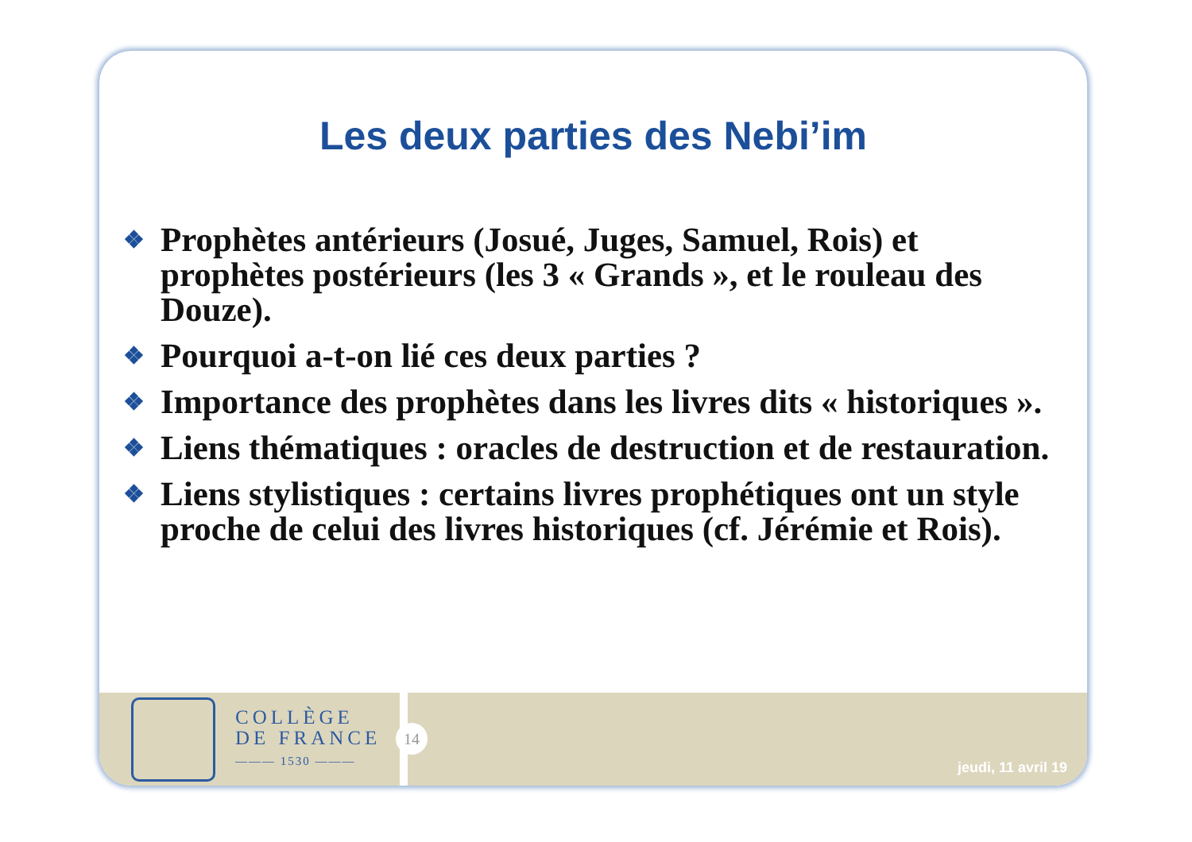Les deux parties des Nebi’im
❖ Prophètes antérieurs (Josué, Juges, Samuel, Rois) et prophètes postérieurs (les 3 « Grands », et le rouleau des Douze).
❖ Pourquoi a-t-on lié ces deux parties ?
❖ Importance des prophètes dans les livres dits « historiques ».
❖ Liens thématiques : oracles de destruction et de restauration.
❖ Liens stylistiques : certains livres prophétiques ont un style proche de celui des livres historiques (cf. Jérémie et Rois).
COLLÈGE
DE FRANCE
——— 1530 ———
14
jeudi, 11 avril 19